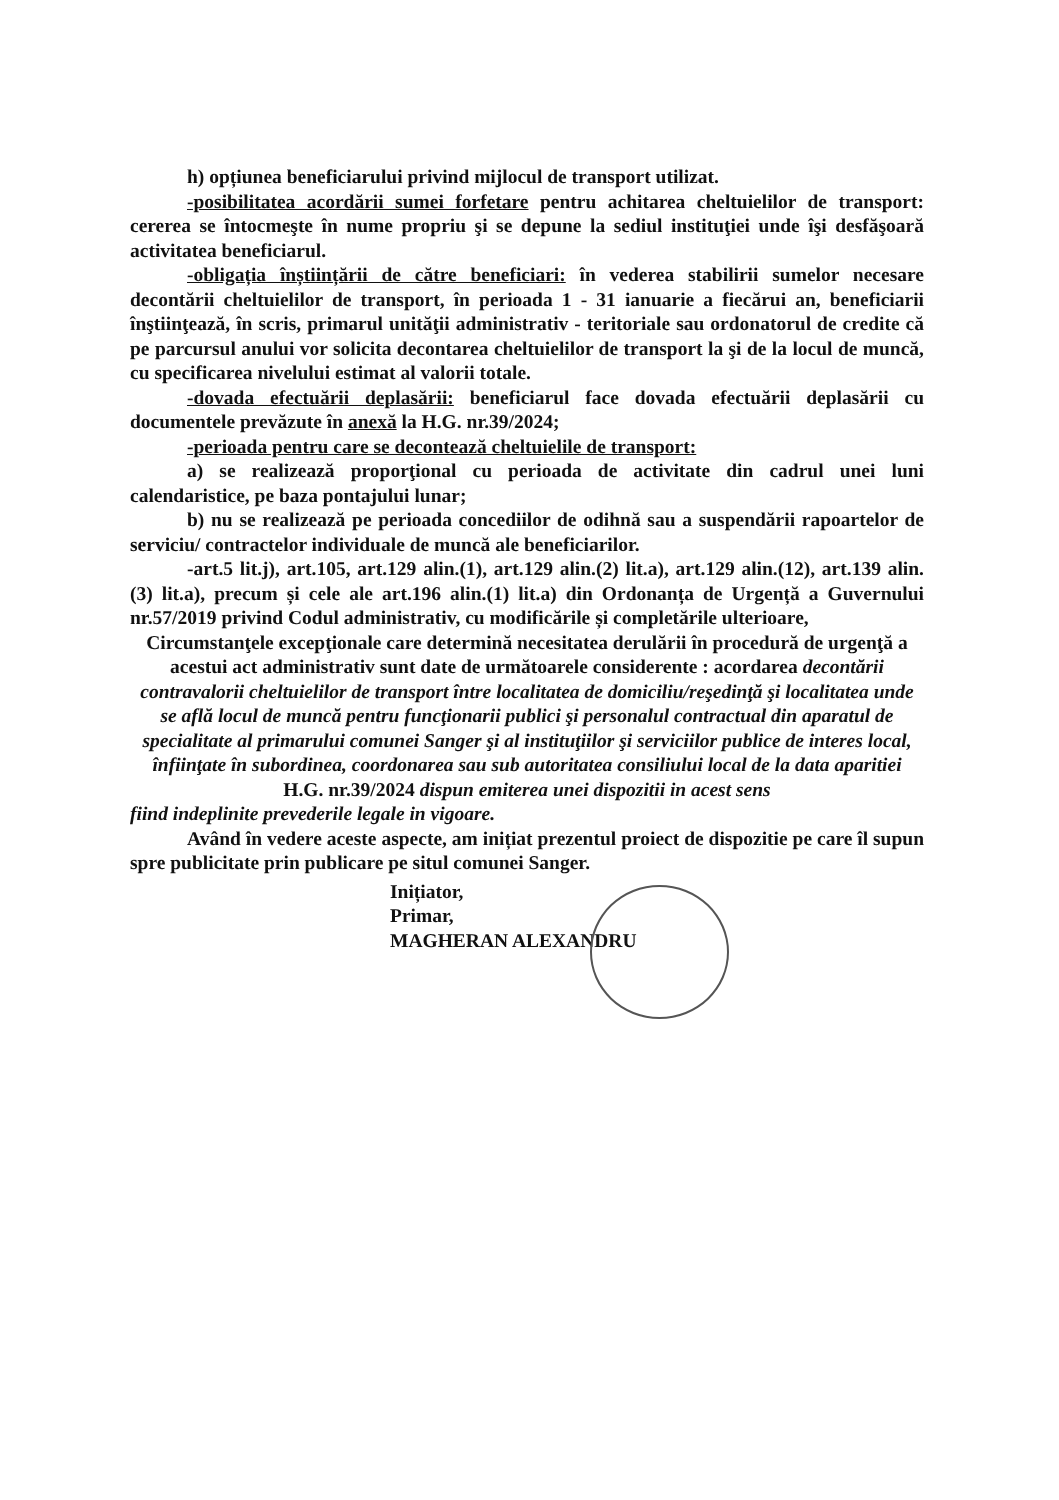h) opțiunea beneficiarului privind mijlocul de transport utilizat.
-posibilitatea acordării sumei forfetare pentru achitarea cheltuielilor de transport: cererea se întocmeşte în nume propriu şi se depune la sediul instituţiei unde îşi desfăşoară activitatea beneficiarul.
-obligația înștiințării de către beneficiari: în vederea stabilirii sumelor necesare decontării cheltuielilor de transport, în perioada 1 - 31 ianuarie a fiecărui an, beneficiarii înştiinţează, în scris, primarul unităţii administrativ - teritoriale sau ordonatorul de credite că pe parcursul anului vor solicita decontarea cheltuielilor de transport la şi de la locul de muncă, cu specificarea nivelului estimat al valorii totale.
-dovada efectuării deplasării: beneficiarul face dovada efectuării deplasării cu documentele prevăzute în anexă la H.G. nr.39/2024;
-perioada pentru care se decontează cheltuielile de transport:
a) se realizează proporţional cu perioada de activitate din cadrul unei luni calendaristice, pe baza pontajului lunar;
b) nu se realizează pe perioada concediilor de odihnă sau a suspendării rapoartelor de serviciu/ contractelor individuale de muncă ale beneficiarilor.
-art.5 lit.j), art.105, art.129 alin.(1), art.129 alin.(2) lit.a), art.129 alin.(12), art.139 alin.(3) lit.a), precum și cele ale art.196 alin.(1) lit.a) din Ordonanța de Urgență a Guvernului nr.57/2019 privind Codul administrativ, cu modificările și completările ulterioare,
Circumstanţele excepţionale care determină necesitatea derulării în procedură de urgenţă a acestui act administrativ sunt date de următoarele considerente : acordarea decontării contravalorii cheltuielilor de transport între localitatea de domiciliu/reşedinţă şi localitatea unde se află locul de muncă pentru funcţionarii publici şi personalul contractual din aparatul de specialitate al primarului comunei Sanger şi al instituţiilor şi serviciilor publice de interes local, înfiinţate în subordinea, coordonarea sau sub autoritatea consiliului local de la data aparitiei H.G. nr.39/2024 dispun emiterea unei dispozitii in acest sens
fiind indeplinite prevederile legale in vigoare.
Având în vedere aceste aspecte, am inițiat prezentul proiect de dispozitie pe care îl supun spre publicitate prin publicare pe situl comunei Sanger.
Inițiator,
Primar,
MAGHERAN ALEXANDRU